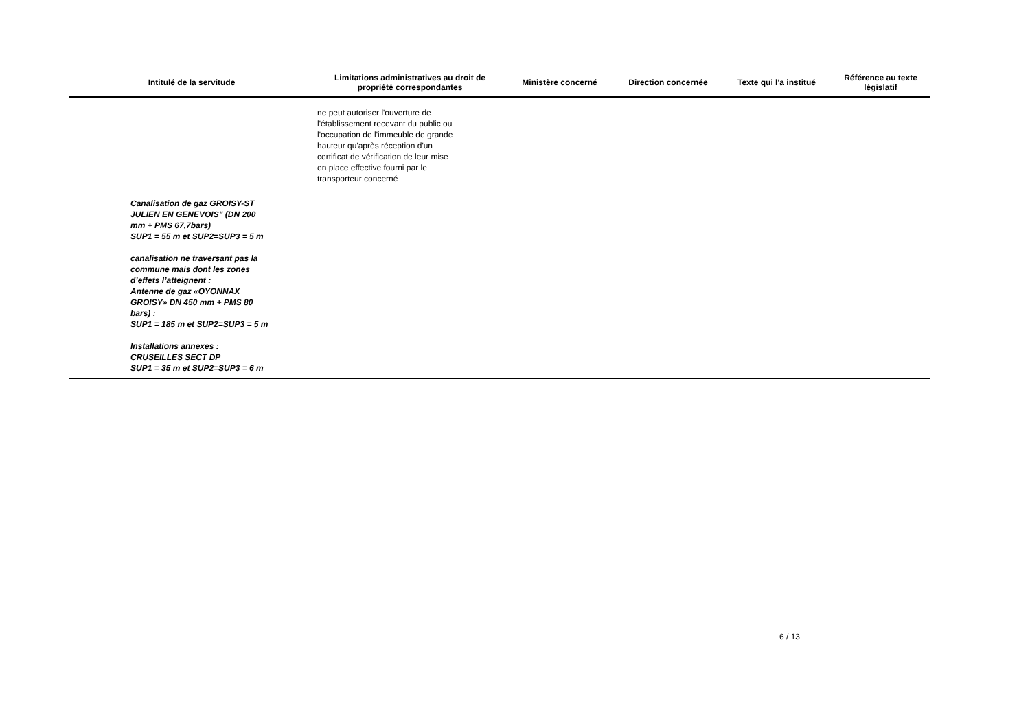| Intitulé de la servitude | Limitations administratives au droit de propriété correspondantes | Ministère concerné | Direction concernée | Texte qui l'a institué | Référence au texte législatif |
| --- | --- | --- | --- | --- | --- |
| | ne peut autoriser l'ouverture de l'établissement recevant du public ou l'occupation de l'immeuble de grande hauteur qu'après réception d'un certificat de vérification de leur mise en place effective fourni par le transporteur concerné | | | | |
| Canalisation de gaz GROISY-ST JULIEN EN GENEVOIS" (DN 200 mm + PMS 67,7bars) SUP1 = 55 m et SUP2=SUP3 = 5 m canalisation ne traversant pas la commune mais dont les zones d’effets l’atteignent : Antenne de gaz «OYONNAX GROISY» DN 450 mm + PMS 80 bars) : SUP1 = 185 m et SUP2=SUP3 = 5 m Installations annexes : CRUSEILLES SECT DP SUP1 = 35 m et SUP2=SUP3 = 6 m | | | | | |
6 / 13